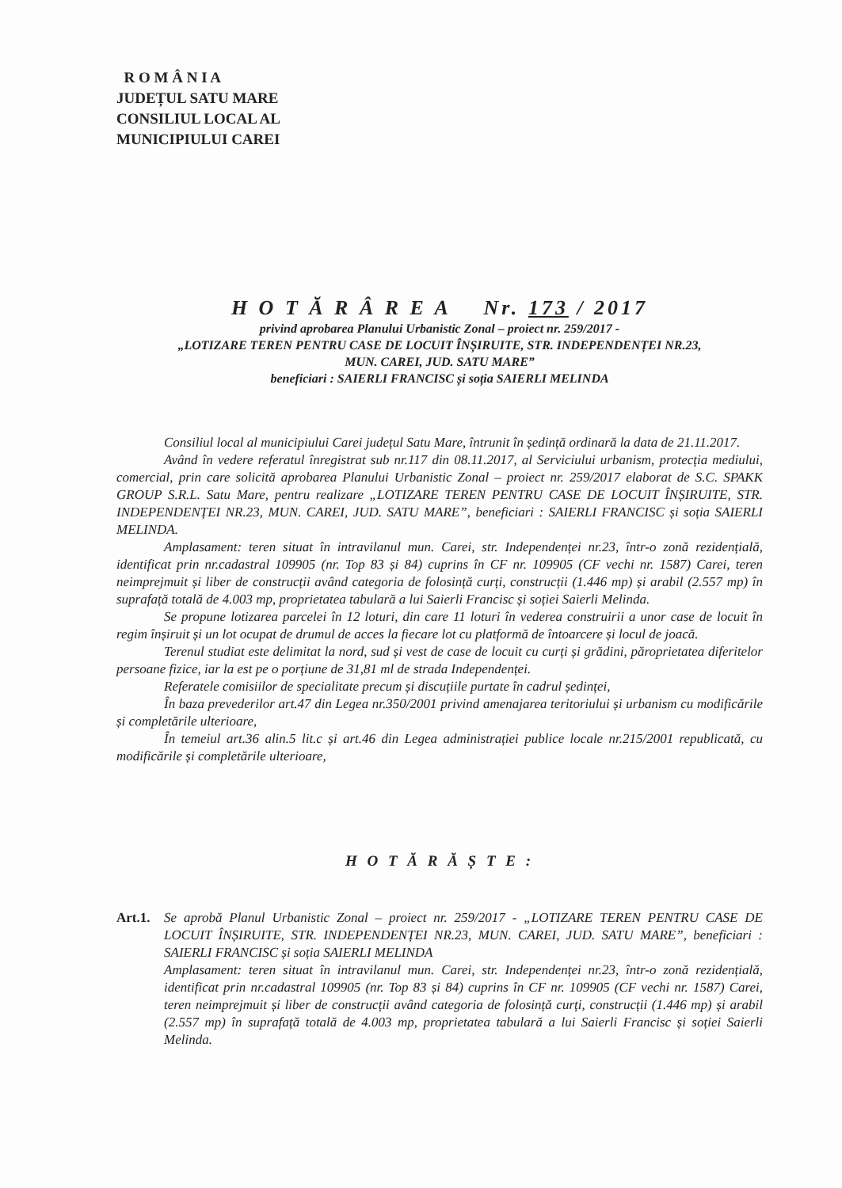R O M Â N I A
JUDEȚUL SATU MARE
CONSILIUL LOCAL AL
MUNICIPIULUI CAREI
H O T Ă R Â R E A Nr. 173 / 2017
privind aprobarea Planului Urbanistic Zonal – proiect nr. 259/2017 -
„LOTIZARE TEREN PENTRU CASE DE LOCUIT ÎNȘIRUITE, STR. INDEPENDENȚEI NR.23,
MUN. CAREI, JUD. SATU MARE”
beneficiari : SAIERLI FRANCISC și soția SAIERLI MELINDA
Consiliul local al municipiului Carei județul Satu Mare, întrunit în ședință ordinară la data de 21.11.2017.
Având în vedere referatul înregistrat sub nr.117 din 08.11.2017, al Serviciului urbanism, protecția mediului, comercial, prin care solicită aprobarea Planului Urbanistic Zonal – proiect nr. 259/2017 elaborat de S.C. SPAKK GROUP S.R.L. Satu Mare, pentru realizare „LOTIZARE TEREN PENTRU CASE DE LOCUIT ÎNȘIRUITE, STR. INDEPENDENȚEI NR.23, MUN. CAREI, JUD. SATU MARE”, beneficiari : SAIERLI FRANCISC și soția SAIERLI MELINDA.
Amplasament: teren situat în intravilanul mun. Carei, str. Independenței nr.23, într-o zonă rezidențială, identificat prin nr.cadastral 109905 (nr. Top 83 și 84) cuprins în CF nr. 109905 (CF vechi nr. 1587) Carei, teren neimprejmuit și liber de construcții având categoria de folosință curți, construcții (1.446 mp) și arabil (2.557 mp) în suprafață totală de 4.003 mp, proprietatea tabulară a lui Saierli Francisc și soției Saierli Melinda.
Se propune lotizarea parcelei în 12 loturi, din care 11 loturi în vederea construirii a unor case de locuit în regim înșiruit și un lot ocupat de drumul de acces la fiecare lot cu platformă de întoarcere și locul de joacă.
Terenul studiat este delimitat la nord, sud și vest de case de locuit cu curți și grădini, păroprietatea diferitelor persoane fizice, iar la est pe o porțiune de 31,81 ml de strada Independenței.
Referatele comisiilor de specialitate precum și discuțiile purtate în cadrul ședinței,
În baza prevederilor art.47 din Legea nr.350/2001 privind amenajarea teritoriului și urbanism cu modificările și completările ulterioare,
În temeiul art.36 alin.5 lit.c și art.46 din Legea administrației publice locale nr.215/2001 republicată, cu modificările și completările ulterioare,
H O T Ă R Ă Ș T E :
Art.1. Se aprobă Planul Urbanistic Zonal – proiect nr. 259/2017 - „LOTIZARE TEREN PENTRU CASE DE LOCUIT ÎNȘIRUITE, STR. INDEPENDENȚEI NR.23, MUN. CAREI, JUD. SATU MARE”, beneficiari : SAIERLI FRANCISC și soția SAIERLI MELINDA
Amplasament: teren situat în intravilanul mun. Carei, str. Independenței nr.23, într-o zonă rezidențială, identificat prin nr.cadastral 109905 (nr. Top 83 și 84) cuprins în CF nr. 109905 (CF vechi nr. 1587) Carei, teren neimprejmuit și liber de construcții având categoria de folosință curți, construcții (1.446 mp) și arabil (2.557 mp) în suprafață totală de 4.003 mp, proprietatea tabulară a lui Saierli Francisc și soției Saierli Melinda.